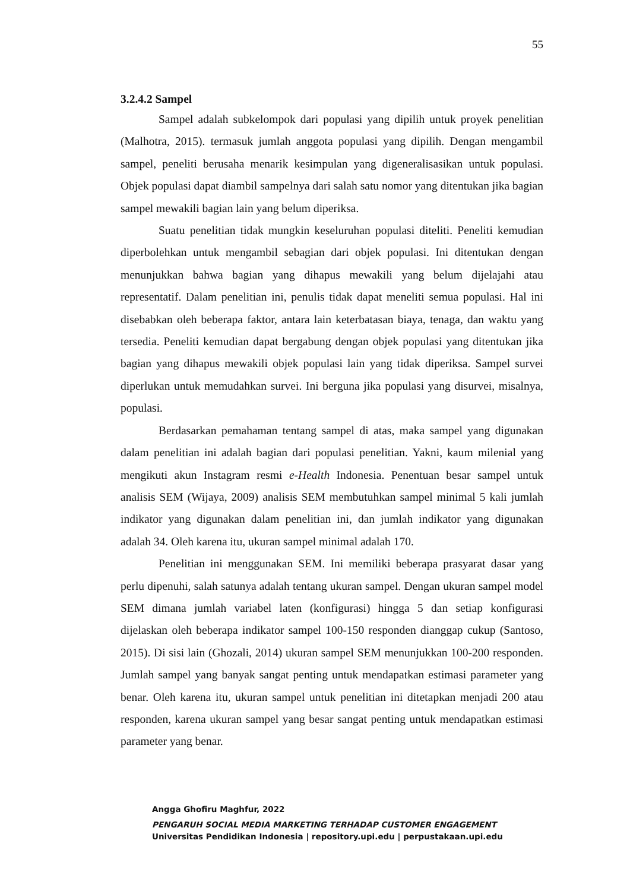55
3.2.4.2 Sampel
Sampel adalah subkelompok dari populasi yang dipilih untuk proyek penelitian (Malhotra, 2015). termasuk jumlah anggota populasi yang dipilih. Dengan mengambil sampel, peneliti berusaha menarik kesimpulan yang digeneralisasikan untuk populasi. Objek populasi dapat diambil sampelnya dari salah satu nomor yang ditentukan jika bagian sampel mewakili bagian lain yang belum diperiksa.
Suatu penelitian tidak mungkin keseluruhan populasi diteliti. Peneliti kemudian diperbolehkan untuk mengambil sebagian dari objek populasi. Ini ditentukan dengan menunjukkan bahwa bagian yang dihapus mewakili yang belum dijelajahi atau representatif. Dalam penelitian ini, penulis tidak dapat meneliti semua populasi. Hal ini disebabkan oleh beberapa faktor, antara lain keterbatasan biaya, tenaga, dan waktu yang tersedia. Peneliti kemudian dapat bergabung dengan objek populasi yang ditentukan jika bagian yang dihapus mewakili objek populasi lain yang tidak diperiksa. Sampel survei diperlukan untuk memudahkan survei. Ini berguna jika populasi yang disurvei, misalnya, populasi.
Berdasarkan pemahaman tentang sampel di atas, maka sampel yang digunakan dalam penelitian ini adalah bagian dari populasi penelitian. Yakni, kaum milenial yang mengikuti akun Instagram resmi e-Health Indonesia. Penentuan besar sampel untuk analisis SEM (Wijaya, 2009) analisis SEM membutuhkan sampel minimal 5 kali jumlah indikator yang digunakan dalam penelitian ini, dan jumlah indikator yang digunakan adalah 34. Oleh karena itu, ukuran sampel minimal adalah 170.
Penelitian ini menggunakan SEM. Ini memiliki beberapa prasyarat dasar yang perlu dipenuhi, salah satunya adalah tentang ukuran sampel. Dengan ukuran sampel model SEM dimana jumlah variabel laten (konfigurasi) hingga 5 dan setiap konfigurasi dijelaskan oleh beberapa indikator sampel 100-150 responden dianggap cukup (Santoso, 2015). Di sisi lain (Ghozali, 2014) ukuran sampel SEM menunjukkan 100-200 responden. Jumlah sampel yang banyak sangat penting untuk mendapatkan estimasi parameter yang benar. Oleh karena itu, ukuran sampel untuk penelitian ini ditetapkan menjadi 200 atau responden, karena ukuran sampel yang besar sangat penting untuk mendapatkan estimasi parameter yang benar.
Angga Ghofiru Maghfur, 2022
PENGARUH SOCIAL MEDIA MARKETING TERHADAP CUSTOMER ENGAGEMENT
Universitas Pendidikan Indonesia | repository.upi.edu | perpustakaan.upi.edu